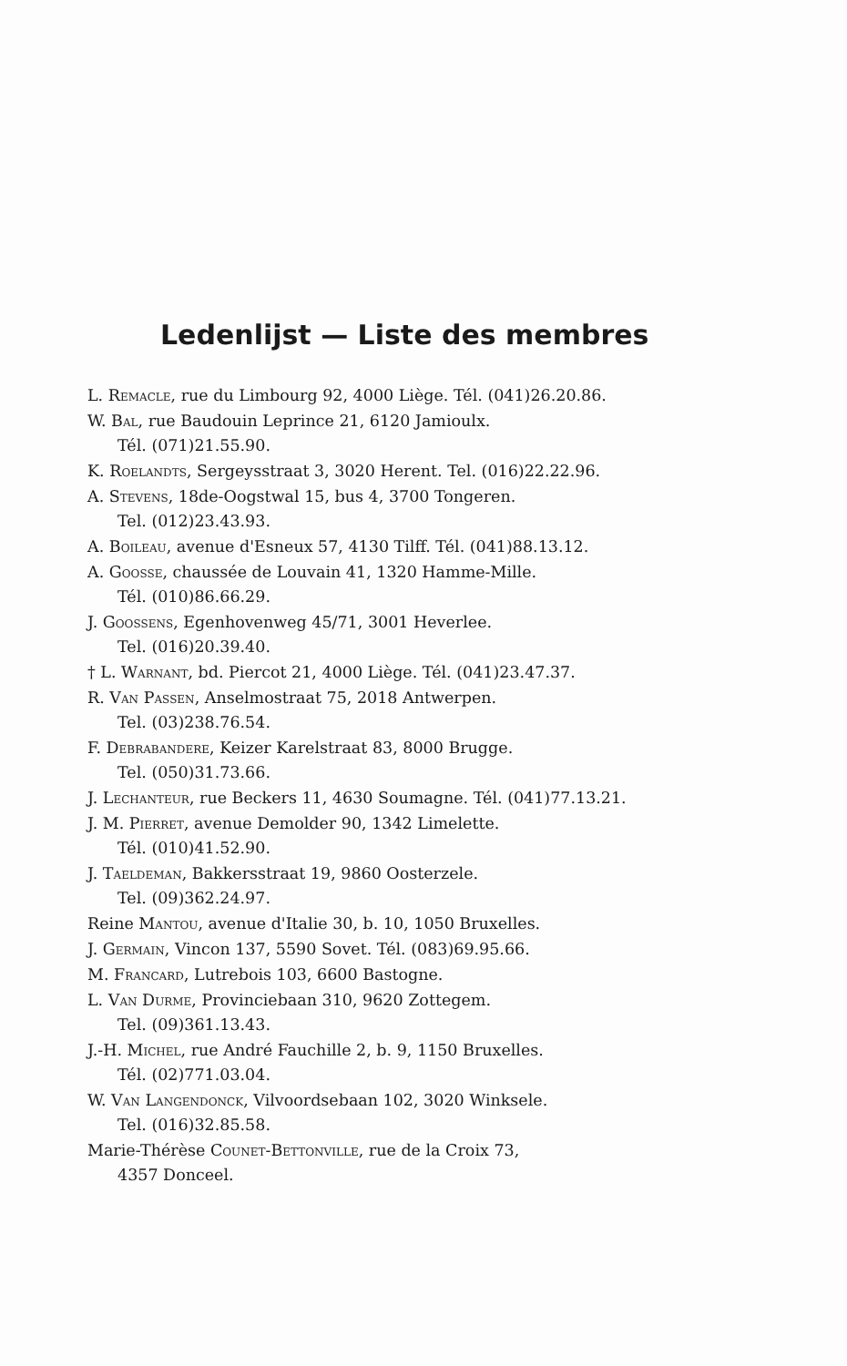Ledenlijst — Liste des membres
L. Remacle, rue du Limbourg 92, 4000 Liège. Tél. (041)26.20.86.
W. Bal, rue Baudouin Leprince 21, 6120 Jamioulx.
Tél. (071)21.55.90.
K. Roelandts, Sergeysstraat 3, 3020 Herent. Tel. (016)22.22.96.
A. Stevens, 18de-Oogstwal 15, bus 4, 3700 Tongeren.
Tel. (012)23.43.93.
A. Boileau, avenue d'Esneux 57, 4130 Tilff. Tél. (041)88.13.12.
A. Goosse, chaussée de Louvain 41, 1320 Hamme-Mille.
Tél. (010)86.66.29.
J. Goossens, Egenhovenweg 45/71, 3001 Heverlee.
Tel. (016)20.39.40.
† L. Warnant, bd. Piercot 21, 4000 Liège. Tél. (041)23.47.37.
R. Van Passen, Anselmostraat 75, 2018 Antwerpen.
Tel. (03)238.76.54.
F. Debrabandere, Keizer Karelstraat 83, 8000 Brugge.
Tel. (050)31.73.66.
J. Lechanteur, rue Beckers 11, 4630 Soumagne. Tél. (041)77.13.21.
J. M. Pierret, avenue Demolder 90, 1342 Limelette.
Tél. (010)41.52.90.
J. Taeldeman, Bakkersstraat 19, 9860 Oosterzele.
Tel. (09)362.24.97.
Reine Mantou, avenue d'Italie 30, b. 10, 1050 Bruxelles.
J. Germain, Vincon 137, 5590 Sovet. Tél. (083)69.95.66.
M. Francard, Lutrebois 103, 6600 Bastogne.
L. Van Durme, Provinciebaan 310, 9620 Zottegem.
Tel. (09)361.13.43.
J.-H. Michel, rue André Fauchille 2, b. 9, 1150 Bruxelles.
Tél. (02)771.03.04.
W. Van Langendonck, Vilvoordsebaan 102, 3020 Winksele.
Tel. (016)32.85.58.
Marie-Thérèse Counet-Bettonville, rue de la Croix 73,
4357 Donceel.